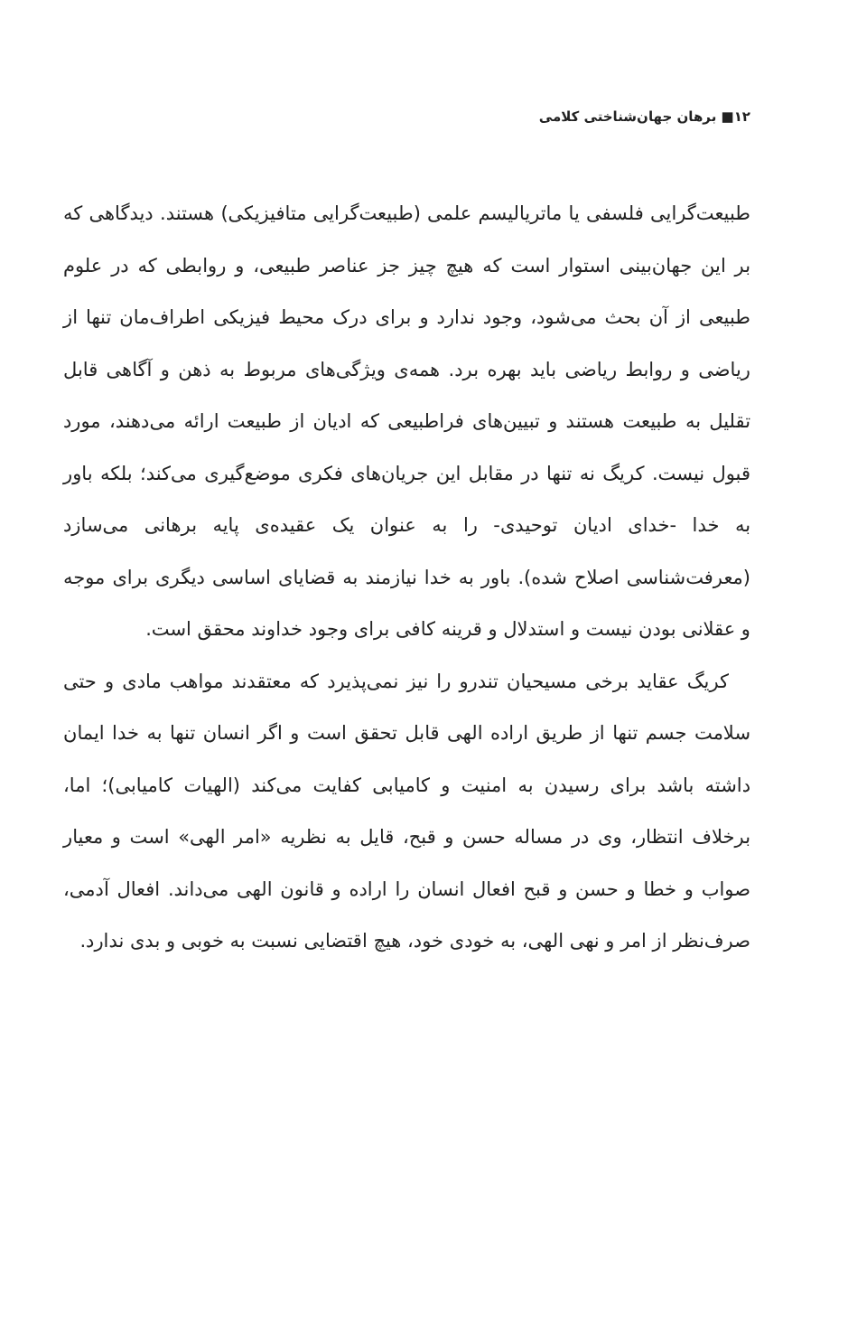۱۲■ برهان جهان‌شناختی کلامی
طبیعت‌گرایی فلسفی یا ماتریالیسم علمی (طبیعت‌گرایی متافیزیکی) هستند. دیدگاهی که بر این جهان‌بینی استوار است که هیچ چیز جز عناصر طبیعی، و روابطی که در علوم طبیعی از آن بحث می‌شود، وجود ندارد و برای درک محیط فیزیکی اطراف‌مان تنها از ریاضی و روابط ریاضی باید بهره برد. همه‌ی ویژگی‌های مربوط به ذهن و آگاهی قابل تقلیل به طبیعت هستند و تبیین‌های فراطبیعی که ادیان از طبیعت ارائه می‌دهند، مورد قبول نیست. کریگ نه تنها در مقابل این جریان‌های فکری موضع‌گیری می‌کند؛ بلکه باور به خدا -خدای ادیان توحیدی- را به عنوان یک عقیده‌ی پایه برهانی می‌سازد (معرفت‌شناسی اصلاح شده). باور به خدا نیازمند به قضایای اساسی دیگری برای موجه و عقلانی بودن نیست و استدلال و قرینه کافی برای وجود خداوند محقق است.
کریگ عقاید برخی مسیحیان تندرو را نیز نمی‌پذیرد که معتقدند مواهب مادی و حتی سلامت جسم تنها از طریق اراده الهی قابل تحقق است و اگر انسان تنها به خدا ایمان داشته باشد برای رسیدن به امنیت و کامیابی کفایت می‌کند (الهیات کامیابی)؛ اما، برخلاف انتظار، وی در مساله حسن و قبح، قایل به نظریه «امر الهی» است و معیار صواب و خطا و حسن و قبح افعال انسان را اراده و قانون الهی می‌داند. افعال آدمی، صرف‌نظر از امر و نهی الهی، به خودی خود، هیچ اقتضایی نسبت به خوبی و بدی ندارد.